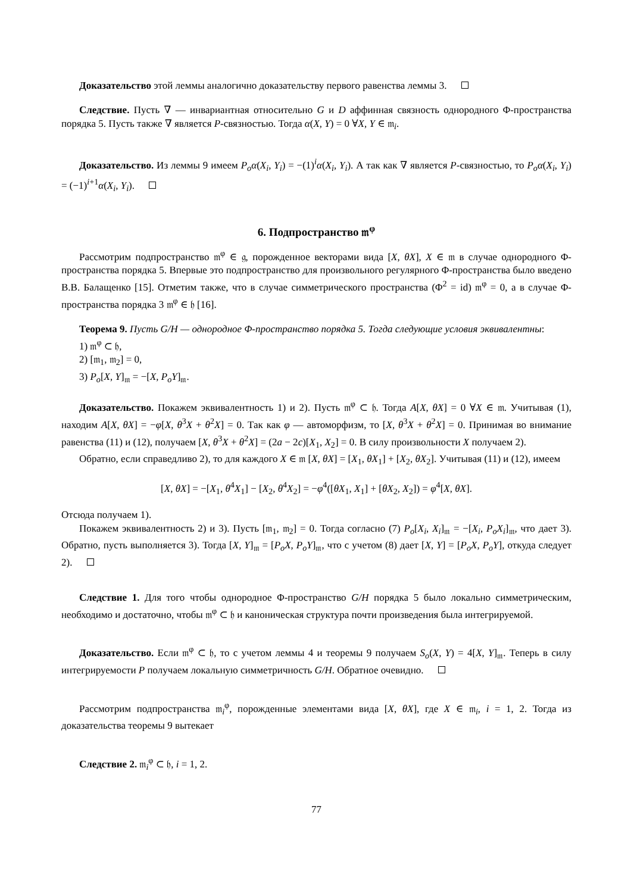Доказательство этой леммы аналогично доказательству первого равенства леммы 3.
Следствие. Пусть ∇ — инвариантная относительно G и D аффинная связность однородного Φ-пространства порядка 5. Пусть также ∇ является P-связностью. Тогда α(X, Y) = 0 ∀X, Y ∈ 𝔪<sub>i</sub>.
Доказательство. Из леммы 9 имеем P<sub>o</sub>α(X<sub>i</sub>, Y<sub>i</sub>) = −(1)<sup>i</sup>α(X<sub>i</sub>, Y<sub>i</sub>). А так как ∇ является P-связностью, то P<sub>o</sub>α(X<sub>i</sub>, Y<sub>i</sub>) = (−1)<sup>i+1</sup>α(X<sub>i</sub>, Y<sub>i</sub>).
6. Подпространство 𝔪<sup>φ</sup>
Рассмотрим подпространство 𝔪<sup>φ</sup> ∈ 𝔤, порожденное векторами вида [X, θX], X ∈ 𝔪 в случае однородного Φ-пространства порядка 5. Впервые это подпространство для произвольного регулярного Φ-пространства было введено В.В. Балащенко [15]. Отметим также, что в случае симметрического пространства (Φ<sup>2</sup> = id) 𝔪<sup>φ</sup> = 0, а в случае Φ-пространства порядка 3 𝔪<sup>φ</sup> ∈ 𝔥 [16].
Теорема 9. Пусть G/H — однородное Φ-пространство порядка 5. Тогда следующие условия эквивалентны:
1) 𝔪<sup>φ</sup> ⊂ 𝔥,
2) [𝔪<sub>1</sub>, 𝔪<sub>2</sub>] = 0,
3) P<sub>o</sub>[X, Y]<sub>𝔪</sub> = −[X, P<sub>o</sub>Y]<sub>𝔪</sub>.
Доказательство. Покажем эквивалентность 1) и 2). Пусть 𝔪<sup>φ</sup> ⊂ 𝔥. Тогда A[X, θX] = 0 ∀X ∈ 𝔪. Учитывая (1), находим A[X, θX] = −φ[X, θ<sup>3</sup>X + θ<sup>2</sup>X] = 0. Так как φ — автоморфизм, то [X, θ<sup>3</sup>X + θ<sup>2</sup>X] = 0. Принимая во внимание равенства (11) и (12), получаем [X, θ<sup>3</sup>X + θ<sup>2</sup>X] = (2a − 2c)[X<sub>1</sub>, X<sub>2</sub>] = 0. В силу произвольности X получаем 2).
Обратно, если справедливо 2), то для каждого X ∈ 𝔪 [X, θX] = [X<sub>1</sub>, θX<sub>1</sub>] + [X<sub>2</sub>, θX<sub>2</sub>]. Учитывая (11) и (12), имеем
[X, θX] = −[X<sub>1</sub>, θ<sup>4</sup>X<sub>1</sub>] − [X<sub>2</sub>, θ<sup>4</sup>X<sub>2</sub>] = −φ<sup>4</sup>([θX<sub>1</sub>, X<sub>1</sub>] + [θX<sub>2</sub>, X<sub>2</sub>]) = φ<sup>4</sup>[X, θX].
Отсюда получаем 1).
Покажем эквивалентность 2) и 3). Пусть [𝔪<sub>1</sub>, 𝔪<sub>2</sub>] = 0. Тогда согласно (7) P<sub>o</sub>[X<sub>i</sub>, X<sub>i</sub>]<sub>𝔪</sub> = −[X<sub>i</sub>, P<sub>o</sub>X<sub>i</sub>]<sub>𝔪</sub>, что дает 3). Обратно, пусть выполняется 3). Тогда [X, Y]<sub>𝔪</sub> = [P<sub>o</sub>X, P<sub>o</sub>Y]<sub>𝔪</sub>, что с учетом (8) дает [X, Y] = [P<sub>o</sub>X, P<sub>o</sub>Y], откуда следует 2).
Следствие 1. Для того чтобы однородное Φ-пространство G/H порядка 5 было локально симметрическим, необходимо и достаточно, чтобы 𝔪<sup>φ</sup> ⊂ 𝔥 и каноническая структура почти произведения была интегрируемой.
Доказательство. Если 𝔪<sup>φ</sup> ⊂ 𝔥, то с учетом леммы 4 и теоремы 9 получаем S<sub>o</sub>(X, Y) = 4[X, Y]<sub>𝔪</sub>. Теперь в силу интегрируемости P получаем локальную симметричность G/H. Обратное очевидно.
Рассмотрим подпространства 𝔪<sub>i</sub><sup>φ</sup>, порожденные элементами вида [X, θX], где X ∈ 𝔪<sub>i</sub>, i = 1, 2. Тогда из доказательства теоремы 9 вытекает
Следствие 2. 𝔪<sub>i</sub><sup>φ</sup> ⊂ 𝔥, i = 1, 2.
77